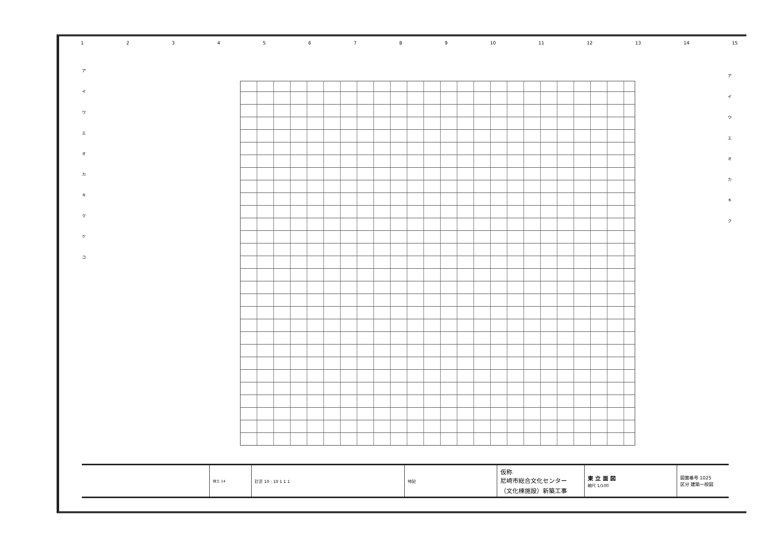123456789 10 11 12 13 14 15
ア
イ
ウ
エ
オ
カ
キ
ク
ケ
コ
ア
イ
ウ
エ
オ
カ
キ
ク
| | 竣工 14 | 訂正 10 : 10 1 1 1 | 特記 | 仮称 尼崎市総合文化センター （文化棟施設）新築工事 | 東 立 面 図 縮尺 1/100 | 図面番号 1025 区分 建築一般図 |